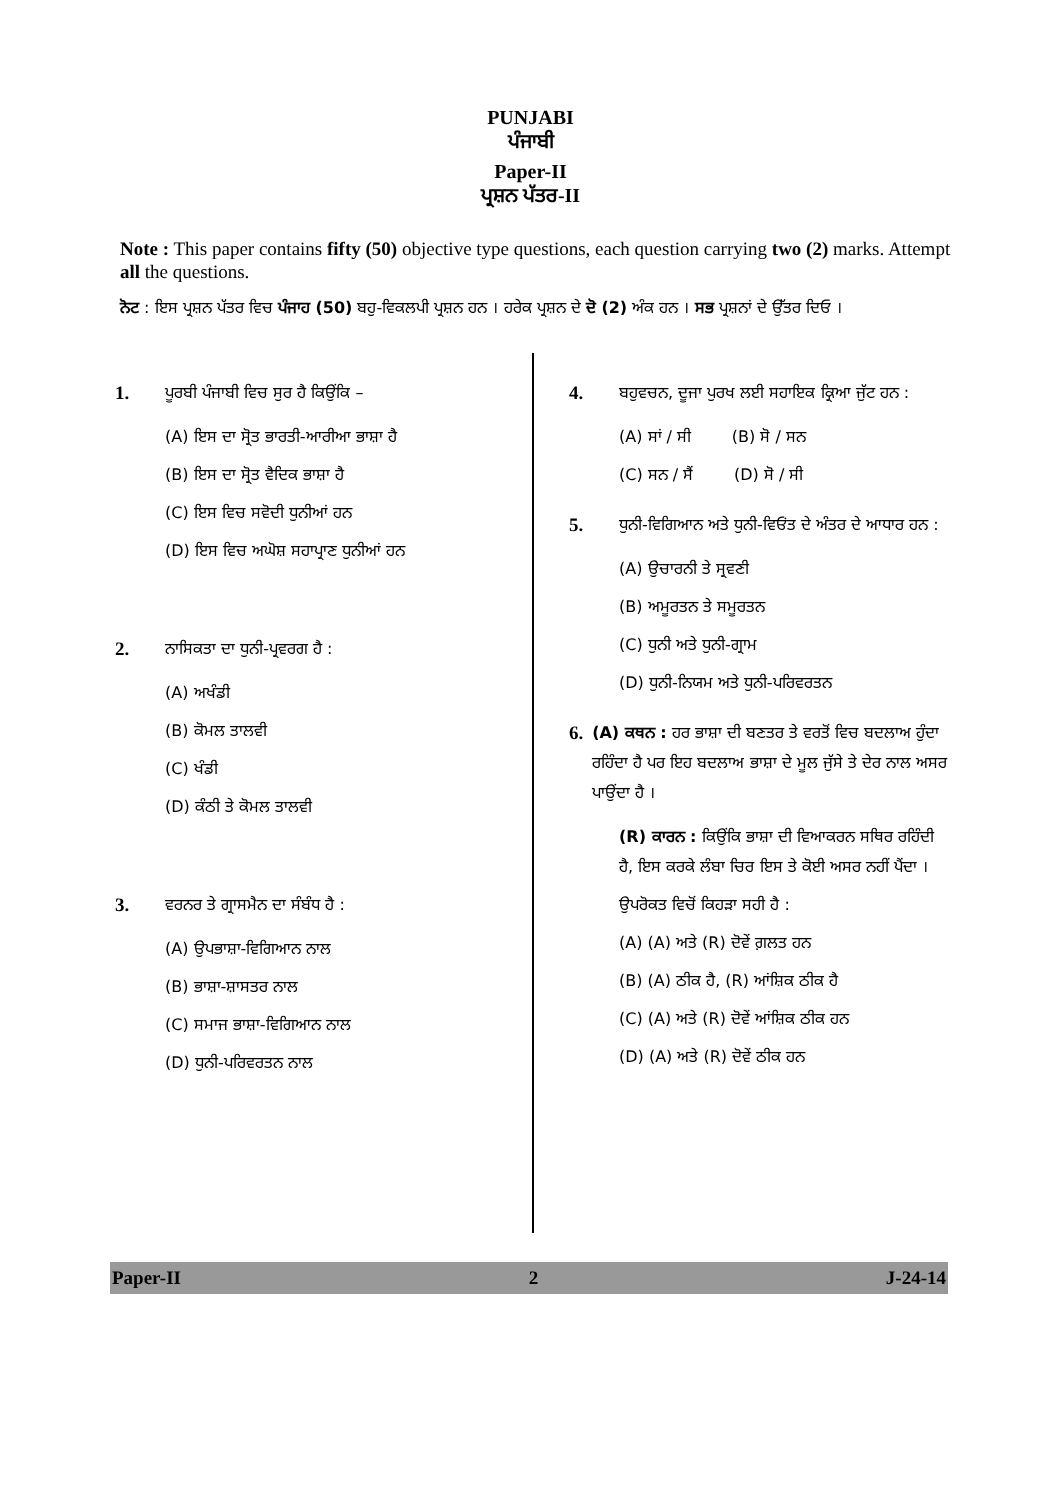PUNJABI
ਪੰਜਾਬੀ
Paper-II
ਪ੍ਰਸ਼ਨ ਪੱਤਰ-II
Note : This paper contains fifty (50) objective type questions, each question carrying two (2) marks. Attempt all the questions.
ਨੋਟ : ਇਸ ਪ੍ਰਸ਼ਨ ਪੱਤਰ ਵਿਚ ਪੰਜਾਹ (50) ਬਹੁ-ਵਿਕਲਪੀ ਪ੍ਰਸ਼ਨ ਹਨ । ਹਰੇਕ ਪ੍ਰਸ਼ਨ ਦੇ ਦੋ (2) ਅੰਕ ਹਨ । ਸਭ ਪ੍ਰਸ਼ਨਾਂ ਦੇ ਉੱਤਰ ਦਿਓ ।
1. ਪੂਰਬੀ ਪੰਜਾਬੀ ਵਿਚ ਸੁਰ ਹੈ ਕਿਉਂਕਿ –
(A) ਇਸ ਦਾ ਸ੍ਰੋਤ ਭਾਰਤੀ-ਆਰੀਆ ਭਾਸ਼ਾ ਹੈ
(B) ਇਸ ਦਾ ਸ੍ਰੋਤ ਵੈਦਿਕ ਭਾਸ਼ਾ ਹੈ
(C) ਇਸ ਵਿਚ ਸਵੋਦੀ ਧੁਨੀਆਂ ਹਨ
(D) ਇਸ ਵਿਚ ਅਘੋਸ਼ ਸਹਾਪ੍ਰਾਣ ਧੁਨੀਆਂ ਹਨ
2. ਨਾਸਿਕਤਾ ਦਾ ਧੁਨੀ-ਪ੍ਰਵਰਗ ਹੈ :
(A) ਅਖੰਡੀ
(B) ਕੋਮਲ ਤਾਲਵੀ
(C) ਖੰਡੀ
(D) ਕੰਠੀ ਤੇ ਕੋਮਲ ਤਾਲਵੀ
3. ਵਰਨਰ ਤੇ ਗ੍ਰਾਸਮੈਨ ਦਾ ਸੰਬੰਧ ਹੈ :
(A) ਉਪਭਾਸ਼ਾ-ਵਿਗਿਆਨ ਨਾਲ
(B) ਭਾਸ਼ਾ-ਸ਼ਾਸਤਰ ਨਾਲ
(C) ਸਮਾਜ ਭਾਸ਼ਾ-ਵਿਗਿਆਨ ਨਾਲ
(D) ਧੁਨੀ-ਪਰਿਵਰਤਨ ਨਾਲ
4. ਬਹੁਵਚਨ, ਦੂਜਾ ਪੁਰਖ ਲਈ ਸਹਾਇਕ ਕ੍ਰਿਆ ਜੁੱਟ ਹਨ :
(A) ਸਾਂ / ਸੀ (B) ਸੋ / ਸਨ
(C) ਸਨ / ਸੈਂ (D) ਸੋ / ਸੀ
5. ਧੁਨੀ-ਵਿਗਿਆਨ ਅਤੇ ਧੁਨੀ-ਵਿਓਂਤ ਦੇ ਅੰਤਰ ਦੇ ਆਧਾਰ ਹਨ :
(A) ਉਚਾਰਨੀ ਤੇ ਸ੍ਰਵਣੀ
(B) ਅਮੂਰਤਨ ਤੇ ਸਮੂਰਤਨ
(C) ਧੁਨੀ ਅਤੇ ਧੁਨੀ-ਗ੍ਰਾਮ
(D) ਧੁਨੀ-ਨਿਯਮ ਅਤੇ ਧੁਨੀ-ਪਰਿਵਰਤਨ
6. (A) ਕਥਨ : ਹਰ ਭਾਸ਼ਾ ਦੀ ਬਣਤਰ ਤੇ ਵਰਤੋਂ ਵਿਚ ਬਦਲਾਅ ਹੁੰਦਾ ਰਹਿੰਦਾ ਹੈ ਪਰ ਇਹ ਬਦਲਾਅ ਭਾਸ਼ਾ ਦੇ ਮੂਲ ਜੁੱਸੇ ਤੇ ਦੇਰ ਨਾਲ ਅਸਰ ਪਾਉਂਦਾ ਹੈ ।
(R) ਕਾਰਨ : ਕਿਉਂਕਿ ਭਾਸ਼ਾ ਦੀ ਵਿਆਕਰਨ ਸਥਿਰ ਰਹਿੰਦੀ ਹੈ, ਇਸ ਕਰਕੇ ਲੰਬਾ ਚਿਰ ਇਸ ਤੇ ਕੋਈ ਅਸਰ ਨਹੀਂ ਪੈਂਦਾ ।
ਉਪਰੋਕਤ ਵਿਚੋਂ ਕਿਹੜਾ ਸਹੀ ਹੈ :
(A) (A) ਅਤੇ (R) ਦੋਵੇਂ ਗ਼ਲਤ ਹਨ
(B) (A) ਠੀਕ ਹੈ, (R) ਆਂਸ਼ਿਕ ਠੀਕ ਹੈ
(C) (A) ਅਤੇ (R) ਦੋਵੇਂ ਆਂਸ਼ਿਕ ਠੀਕ ਹਨ
(D) (A) ਅਤੇ (R) ਦੋਵੇਂ ਠੀਕ ਹਨ
Paper-II 2 J-24-14